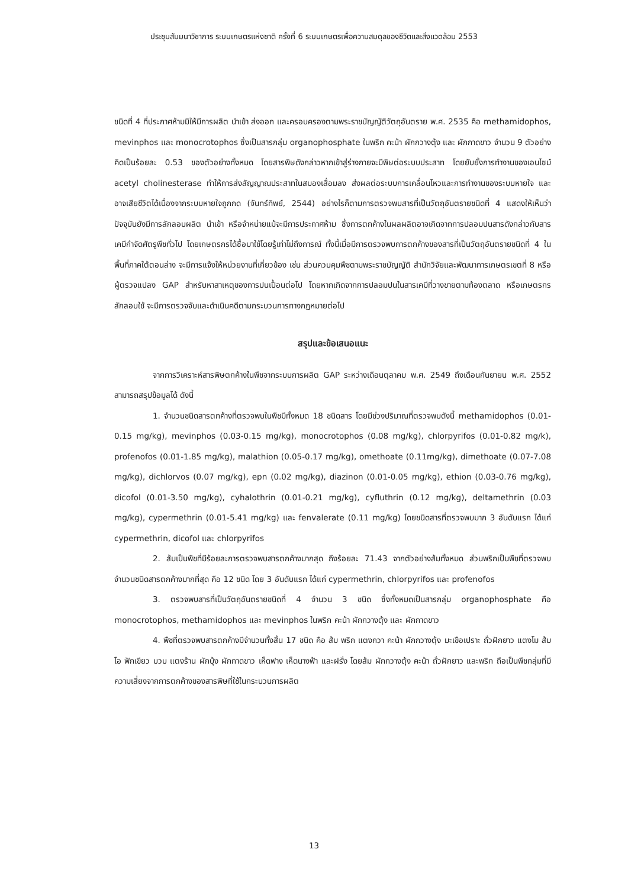ประชุมสัมมนาวิชาการ ระบบเกษตรแห่งชาติ ครั้งที่ 6 ระบบเกษตรเพื่อความสมดุลของชีวิตและสิ่งแวดล้อม 2553
ชนิดที่ 4 ที่ประกาศห้ามมิให้มีการผลิต นำเข้า ส่งออก และครอบครองตามพระราชบัญญัติวัตถุอันตราย พ.ศ. 2535 คือ methamidophos, mevinphos และ monocrotophos ซึ่งเป็นสารกลุ่ม organophosphate ในพริก คะน้า ผักกวางตุ้ง และ ผักกาดขาว จำนวน 9 ตัวอย่าง คิดเป็นร้อยละ 0.53 ของตัวอย่างทั้งหมด โดยสารพิษดังกล่าวหากเข้าสู่ร่างกายจะมีพิษต่อระบบประสาท โดยยับยั้งการทำงานของเอนไซม์ acetyl cholinesterase ทำให้การส่งสัญญาณประสาทในสมองเสื่อมลง ส่งผลต่อระบบการเคลื่อนไหวและการทำงานของระบบหายใจ และอาจเสียชีวิตได้เนื่องจากระบบหายใจถูกกด (จันทร์ทิพย์, 2544) อย่างไรก็ตามการตรวจพบสารที่เป็นวัตถุอันตรายชนิดที่ 4 แสดงให้เห็นว่าปัจจุบันยังมีการลักลอบผลิต นำเข้า หรือจำหน่ายแม้จะมีการประกาศห้าม ซึ่งการตกค้างในผลผลิตอาจเกิดจากการปลอมปนสารดังกล่าวกับสารเคมีกำจัดศัตรูพืชทั่วไป โดยเกษตรกรได้ซื้อมาใช้โดยรู้เท่าไม่ถึงการณ์ ทั้งนี้เมื่อมีการตรวจพบการตกค้างของสารที่เป็นวัตถุอันตรายชนิดที่ 4 ในพื้นที่ภาคใต้ตอนล่าง จะมีการแจ้งให้หน่วยงานที่เกี่ยวข้อง เช่น ส่วนควบคุมพืชตามพระราชบัญญัติ สำนักวิจัยและพัฒนาการเกษตรเขตที่ 8 หรือผู้ตรวจแปลง GAP สำหรับหาสาเหตุของการปนเปื้อนต่อไป โดยหากเกิดจากการปลอมปนในสารเคมีที่วางขายตามท้องตลาด หรือเกษตรกรลักลอบใช้ จะมีการตรวจจับและดำเนินคดีตามกระบวนการทางกฎหมายต่อไป
สรุปและข้อเสนอแนะ
จากการวิเคราะห์สารพิษตกค้างในพืชจากระบบการผลิต GAP ระหว่างเดือนตุลาคม พ.ศ. 2549 ถึงเดือนกันยายน พ.ศ. 2552 สามารถสรุปข้อมูลได้ ดังนี้
1. จำนวนชนิดสารตกค้างที่ตรวจพบในพืชมีทั้งหมด 18 ชนิดสาร โดยมีช่วงปริมาณที่ตรวจพบดังนี้ methamidophos (0.01-0.15 mg/kg), mevinphos (0.03-0.15 mg/kg), monocrotophos (0.08 mg/kg), chlorpyrifos (0.01-0.82 mg/k), profenofos (0.01-1.85 mg/kg), malathion (0.05-0.17 mg/kg), omethoate (0.11mg/kg), dimethoate (0.07-7.08 mg/kg), dichlorvos (0.07 mg/kg), epn (0.02 mg/kg), diazinon (0.01-0.05 mg/kg), ethion (0.03-0.76 mg/kg), dicofol (0.01-3.50 mg/kg), cyhalothrin (0.01-0.21 mg/kg), cyfluthrin (0.12 mg/kg), deltamethrin (0.03 mg/kg), cypermethrin (0.01-5.41 mg/kg) และ fenvalerate (0.11 mg/kg) โดยชนิดสารที่ตรวจพบมาก 3 อันดับแรก ได้แก่ cypermethrin, dicofol และ chlorpyrifos
2. ส้มเป็นพืชที่มีร้อยละการตรวจพบสารตกค้างมากสุด ถึงร้อยละ 71.43 จากตัวอย่างส้มทั้งหมด ส่วนพริกเป็นพืชที่ตรวจพบจำนวนชนิดสารตกค้างมากที่สุด คือ 12 ชนิด โดย 3 อันดับแรก ได้แก่ cypermethrin, chlorpyrifos และ profenofos
3. ตรวจพบสารที่เป็นวัตถุอันตรายชนิดที่ 4 จำนวน 3 ชนิด ซึ่งทั้งหมดเป็นสารกลุ่ม organophosphate คือ monocrotophos, methamidophos และ mevinphos ในพริก คะน้า ผักกวางตุ้ง และ ผักกาดขาว
4. พืชที่ตรวจพบสารตกค้างมีจำนวนทั้งสิ้น 17 ชนิด คือ ส้ม พริก แตงกวา คะน้า ผักกวางตุ้ง มะเขือเปราะ ถั่วฝักยาว แตงโม ส้มโอ ฟักเขียว บวบ แตงร้าน ผักบุ้ง ผักกาดขาว เห็ดฟาง เห็ดนางฟ้า และฝรั่ง โดยส้ม ผักกวางตุ้ง คะน้า ถั่วฝักยาว และพริก ถือเป็นพืชกลุ่มที่มีความเสี่ยงจากการตกค้างของสารพิษที่ใช้ในกระบวนการผลิต
13